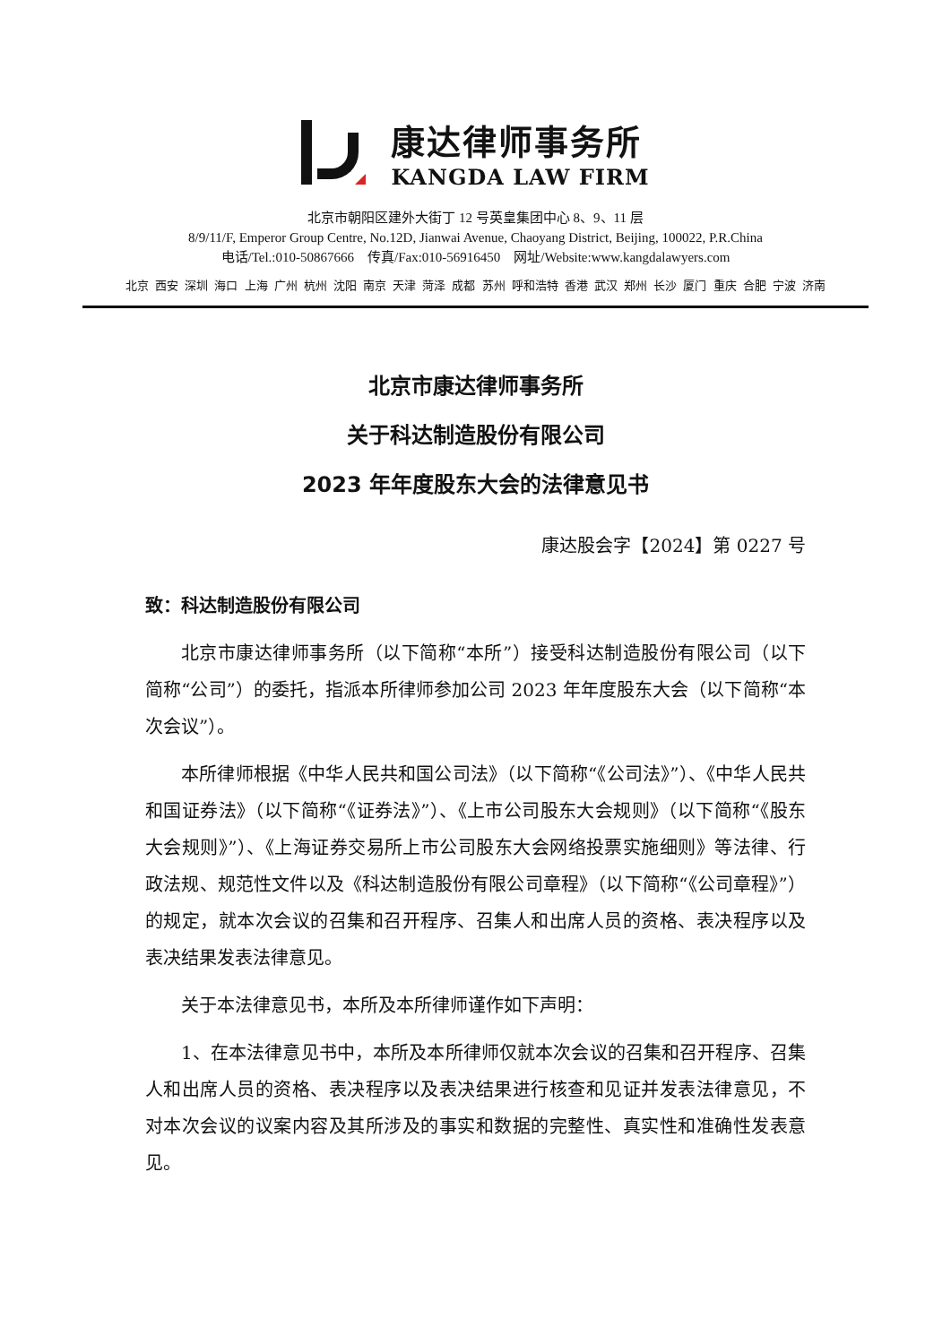康达律师事务所
KANGDA LAW FIRM
北京市朝阳区建外大街丁 12 号英皇集团中心 8、9、11 层
8/9/11/F, Emperor Group Centre, No.12D, Jianwai Avenue, Chaoyang District, Beijing, 100022, P.R.China
电话/Tel.:010-50867666 传真/Fax:010-56916450 网址/Website:www.kangdalawyers.com
北京 西安 深圳 海口 上海 广州 杭州 沈阳 南京 天津 菏泽 成都 苏州 呼和浩特 香港 武汉 郑州 长沙 厦门 重庆 合肥 宁波 济南
北京市康达律师事务所
关于科达制造股份有限公司
2023 年年度股东大会的法律意见书
康达股会字【2024】第 0227 号
致：科达制造股份有限公司
北京市康达律师事务所（以下简称“本所”）接受科达制造股份有限公司（以下简称“公司”）的委托，指派本所律师参加公司 2023 年年度股东大会（以下简称“本次会议”）。
本所律师根据《中华人民共和国公司法》（以下简称“《公司法》”）、《中华人民共和国证券法》（以下简称“《证券法》”）、《上市公司股东大会规则》（以下简称“《股东大会规则》”）、《上海证券交易所上市公司股东大会网络投票实施细则》等法律、行政法规、规范性文件以及《科达制造股份有限公司章程》（以下简称“《公司章程》”）的规定，就本次会议的召集和召开程序、召集人和出席人员的资格、表决程序以及表决结果发表法律意见。
关于本法律意见书，本所及本所律师谨作如下声明：
1、在本法律意见书中，本所及本所律师仅就本次会议的召集和召开程序、召集人和出席人员的资格、表决程序以及表决结果进行核查和见证并发表法律意见，不对本次会议的议案内容及其所涉及的事实和数据的完整性、真实性和准确性发表意见。